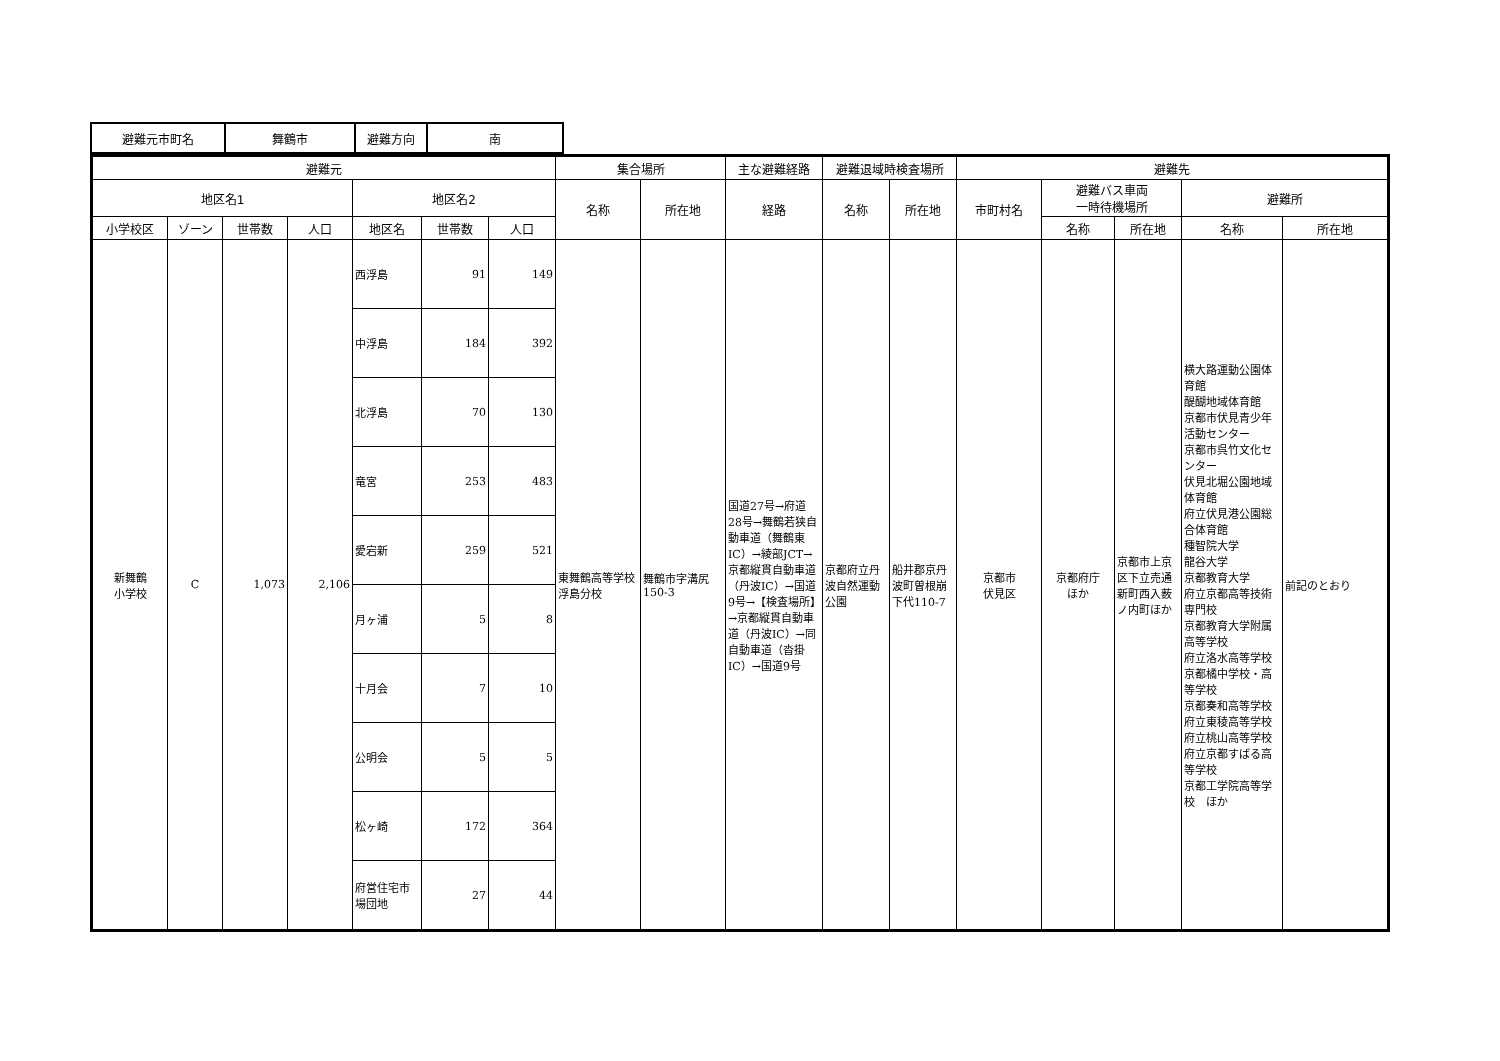| 避難元市町名 | 舞鶴市 | 避難方向 | 南 |
| 避難元 | | | | | | | 集合場所 | | 主な避難経路 | 避難退域時検査場所 | | 避難先 | | | | |
| --- | --- | --- | --- | --- | --- | --- | --- | --- | --- | --- | --- | --- | --- | --- | --- | --- |
| 地区名1 | | | | 地区名2 | | | 名称 | 所在地 | 経路 | 名称 | 所在地 | 市町村名 | 避難バス車両 一時待機場所 | | 避難所 | |
| 小学校区 | ゾーン | 世帯数 | 人口 | 地区名 | 世帯数 | 人口 | | | | | | | 名称 | 所在地 | 名称 | 所在地 |
| 新舞鶴 小学校 | C | 1,073 | 2,106 | 西浮島 | 91 | 149 | 東舞鶴高等学校浮島分校 | 舞鶴市字溝尻150-3 | 国道27号→府道28号→舞鶴若狭自動車道（舞鶴東IC）→綾部JCT→京都縦貫自動車道（丹波IC）→国道9号→【検査場所】→京都縦貫自動車道（丹波IC）→同自動車道（沓掛IC）→国道9号 | 京都府立丹波自然運動公園 | 船井郡京丹波町曽根崩下代110-7 | 京都市 伏見区 | 京都府庁 ほか | 京都市上京区下立売通新町西入薮ノ内町ほか | 横大路運動公園体育館 醍醐地域体育館 京都市伏見青少年活動センター 京都市呉竹文化センター 伏見北堀公園地域体育館 府立伏見港公園総合体育館 種智院大学 龍谷大学 京都教育大学 府立京都高等技術専門校 京都教育大学附属高等学校 府立洛水高等学校 京都橘中学校・高等学校 京都奏和高等学校 府立東稜高等学校 府立桃山高等学校 府立京都すばる高等学校 京都工学院高等学校 ほか | 前記のとおり |
| | | | | 中浮島 | 184 | 392 | | | | | | | | | | |
| | | | | 北浮島 | 70 | 130 | | | | | | | | | | |
| | | | | 竜宮 | 253 | 483 | | | | | | | | | | |
| | | | | 愛宕新 | 259 | 521 | | | | | | | | | | |
| | | | | 月ヶ浦 | 5 | 8 | | | | | | | | | | |
| | | | | 十月会 | 7 | 10 | | | | | | | | | | |
| | | | | 公明会 | 5 | 5 | | | | | | | | | | |
| | | | | 松ヶ崎 | 172 | 364 | | | | | | | | | | |
| | | | | 府営住宅市場団地 | 27 | 44 | | | | | | | | | | |